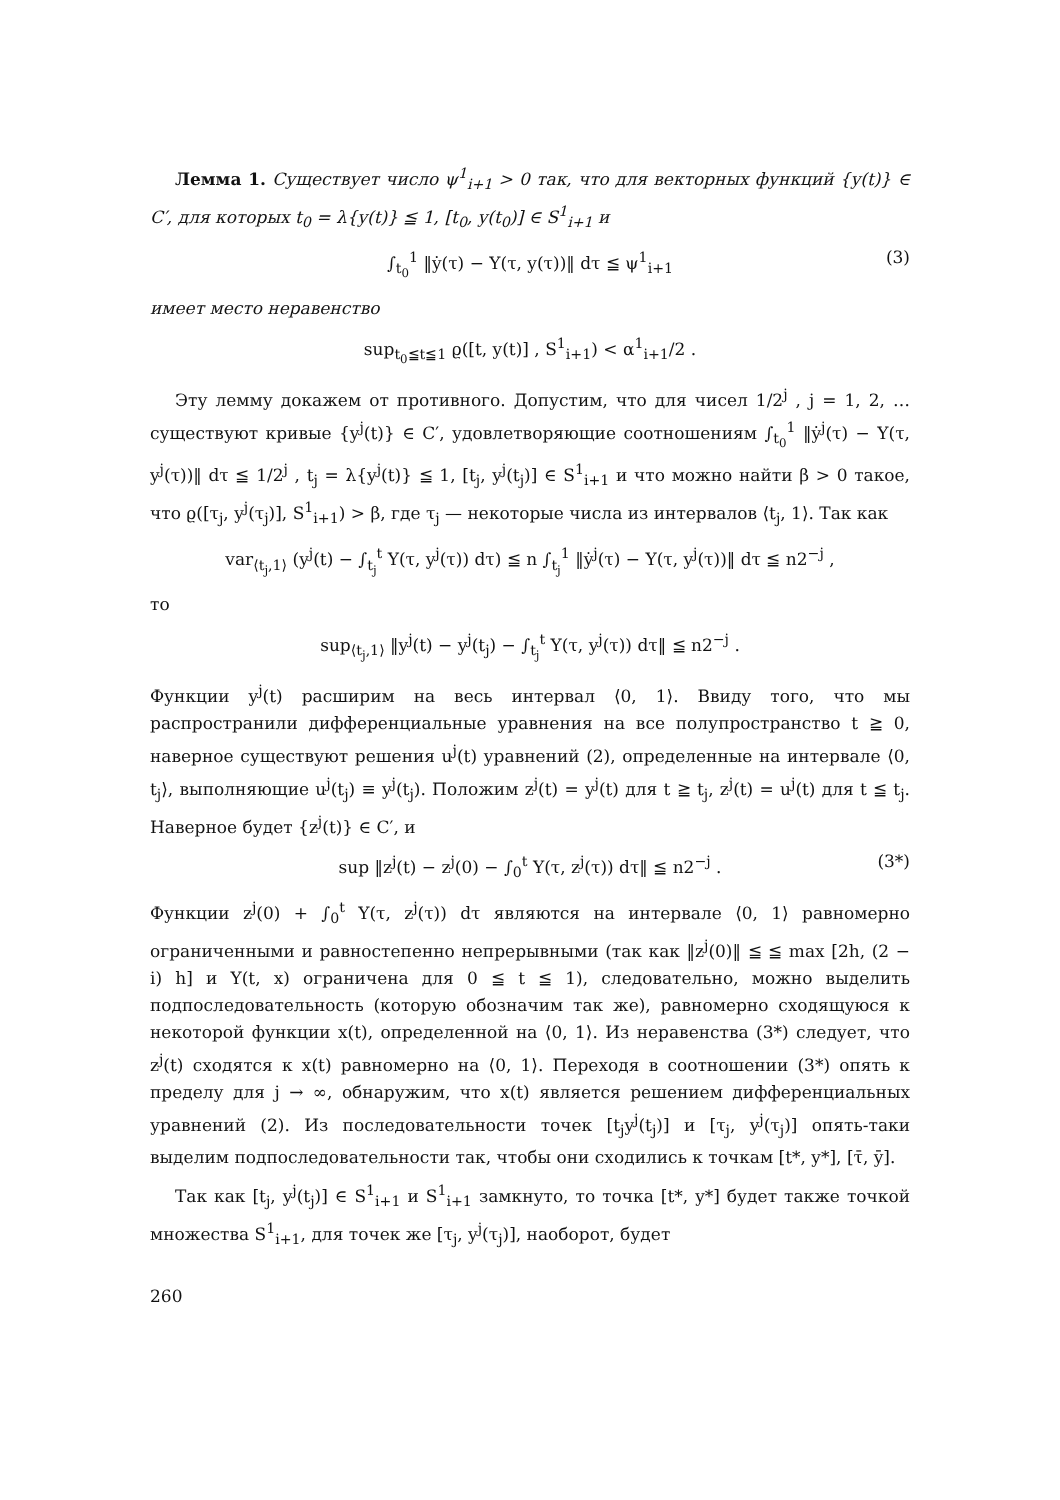Лемма 1. Существует число ψ<sup>1</sup><sub>i+1</sub> > 0 так, что для векторных функций {y(t)} ∈ C′, для которых t<sub>0</sub> = λ{y(t)} ≦ 1, [t<sub>0</sub>, y(t<sub>0</sub>)] ∈ S<sup>1</sup><sub>i+1</sub> и
∫<sub>t<sub>0</sub></sub><sup>1</sup> ‖ẏ(τ) − Y(τ, y(τ))‖ dτ ≦ ψ<sup>1</sup><sub>i+1</sub> (3)
имеет место неравенство
sup<sub>t<sub>0</sub>≦t≦1</sub> ϱ([t, y(t)] , S<sup>1</sup><sub>i+1</sub>) < α<sup>1</sup><sub>i+1</sub>/2 .
Эту лемму докажем от противного. Допустим, что для чисел 1/2<sup>j</sup> , j = 1, 2, … существуют кривые {y<sup>j</sup>(t)} ∈ C′, удовлетворяющие соотношениям ∫<sub>t<sub>0</sub></sub><sup>1</sup> ‖ẏ<sup>j</sup>(τ) − Y(τ, y<sup>j</sup>(τ))‖ dτ ≦ 1/2<sup>j</sup> , t<sub>j</sub> = λ{y<sup>j</sup>(t)} ≦ 1, [t<sub>j</sub>, y<sup>j</sup>(t<sub>j</sub>)] ∈ S<sup>1</sup><sub>i+1</sub> и что можно найти β > 0 такое, что ϱ([τ<sub>j</sub>, y<sup>j</sup>(τ<sub>j</sub>)], S<sup>1</sup><sub>i+1</sub>) > β, где τ<sub>j</sub> — некоторые числа из интервалов ⟨t<sub>j</sub>, 1⟩. Так как
var<sub>⟨t<sub>j</sub>,1⟩</sub> (y<sup>j</sup>(t) − ∫<sub>t<sub>j</sub></sub><sup>t</sup> Y(τ, y<sup>j</sup>(τ)) dτ) ≦ n ∫<sub>t<sub>j</sub></sub><sup>1</sup> ‖ẏ<sup>j</sup>(τ) − Y(τ, y<sup>j</sup>(τ))‖ dτ ≦ n2<sup>−j</sup> ,
то
sup<sub>⟨t<sub>j</sub>,1⟩</sub> ‖y<sup>j</sup>(t) − y<sup>j</sup>(t<sub>j</sub>) − ∫<sub>t<sub>j</sub></sub><sup>t</sup> Y(τ, y<sup>j</sup>(τ)) dτ‖ ≦ n2<sup>−j</sup> .
Функции y<sup>j</sup>(t) расширим на весь интервал ⟨0, 1⟩. Ввиду того, что мы распространили дифференциальные уравнения на все полупространство t ≧ 0, наверное существуют решения u<sup>j</sup>(t) уравнений (2), определенные на интервале ⟨0, t<sub>j</sub>⟩, выполняющие u<sup>j</sup>(t<sub>j</sub>) ≡ y<sup>j</sup>(t<sub>j</sub>). Положим z<sup>j</sup>(t) = y<sup>j</sup>(t) для t ≧ t<sub>j</sub>, z<sup>j</sup>(t) = u<sup>j</sup>(t) для t ≦ t<sub>j</sub>. Наверное будет {z<sup>j</sup>(t)} ∈ C′, и
sup ‖z<sup>j</sup>(t) − z<sup>j</sup>(0) − ∫<sub>0</sub><sup>t</sup> Y(τ, z<sup>j</sup>(τ)) dτ‖ ≦ n2<sup>−j</sup> . (3*)
Функции z<sup>j</sup>(0) + ∫<sub>0</sub><sup>t</sup> Y(τ, z<sup>j</sup>(τ)) dτ являются на интервале ⟨0, 1⟩ равномерно ограниченными и равностепенно непрерывными (так как ‖z<sup>j</sup>(0)‖ ≦ ≦ max [2h, (2 − i) h] и Y(t, x) ограничена для 0 ≦ t ≦ 1), следовательно, можно выделить подпоследовательность (которую обозначим так же), равномерно сходящуюся к некоторой функции x(t), определенной на ⟨0, 1⟩. Из неравенства (3*) следует, что z<sup>j</sup>(t) сходятся к x(t) равномерно на ⟨0, 1⟩. Переходя в соотношении (3*) опять к пределу для j → ∞, обнаружим, что x(t) является решением дифференциальных уравнений (2). Из последовательности точек [t<sub>j</sub>y<sup>j</sup>(t<sub>j</sub>)] и [τ<sub>j</sub>, y<sup>j</sup>(τ<sub>j</sub>)] опять-таки выделим подпоследовательности так, чтобы они сходились к точкам [t*, y*], [τ̄, ȳ].
Так как [t<sub>j</sub>, y<sup>j</sup>(t<sub>j</sub>)] ∈ S<sup>1</sup><sub>i+1</sub> и S<sup>1</sup><sub>i+1</sub> замкнуто, то точка [t*, y*] будет также точкой множества S<sup>1</sup><sub>i+1</sub>, для точек же [τ<sub>j</sub>, y<sup>j</sup>(τ<sub>j</sub>)], наоборот, будет
260